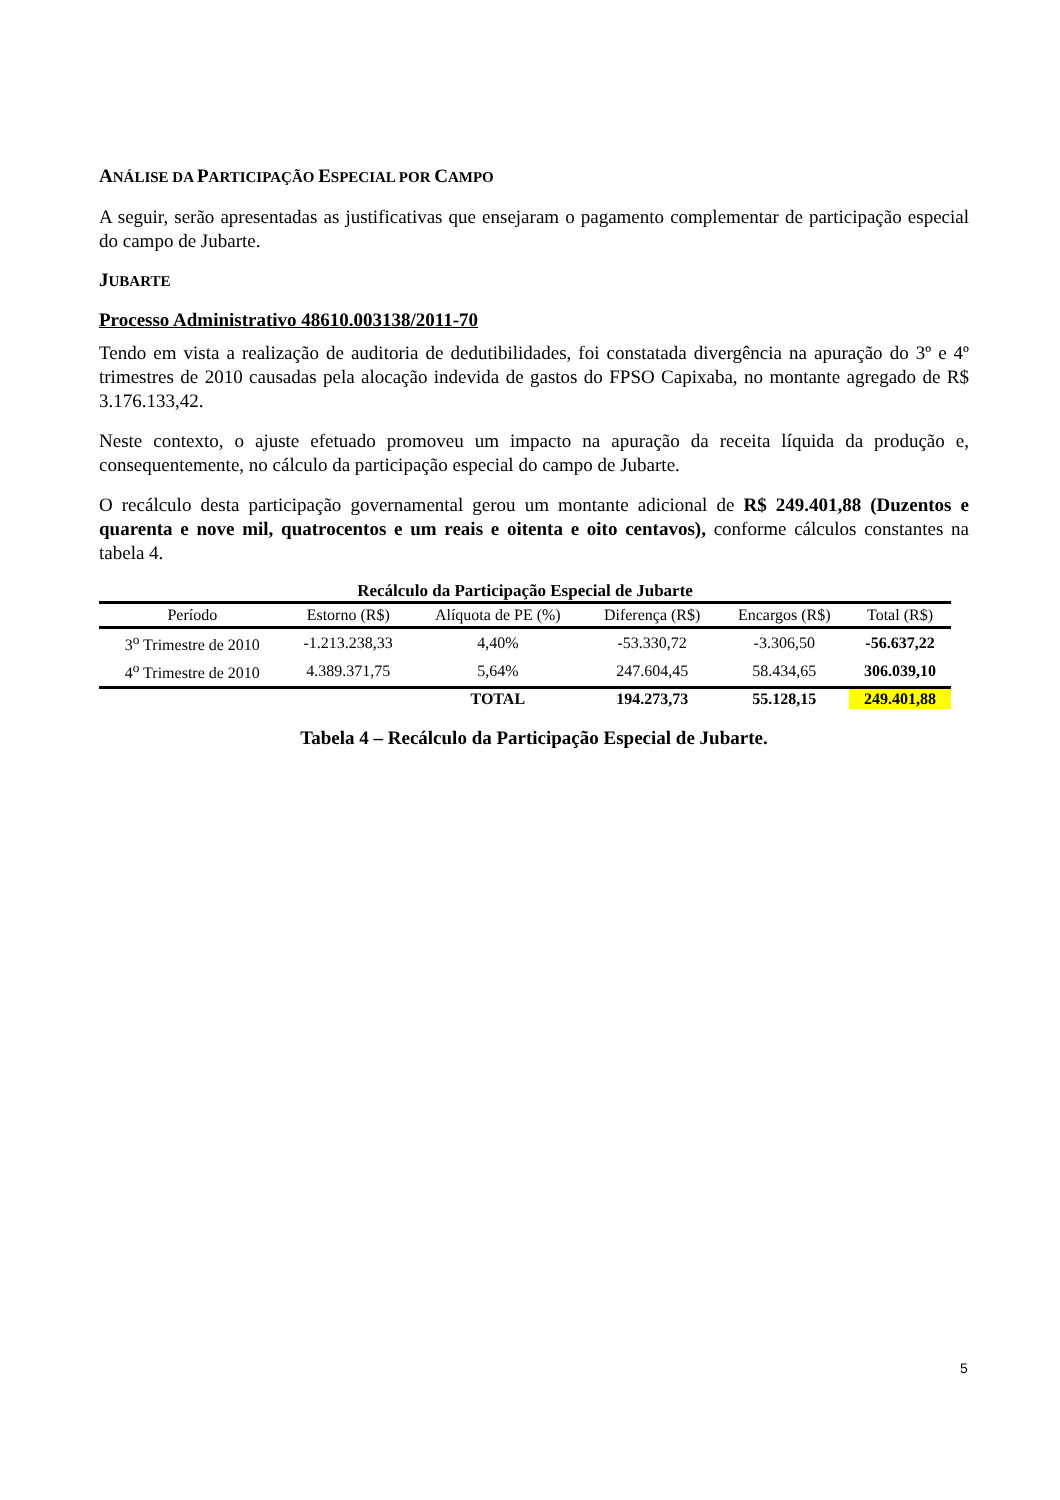ANÁLISE DA PARTICIPAÇÃO ESPECIAL POR CAMPO
A seguir, serão apresentadas as justificativas que ensejaram o pagamento complementar de participação especial do campo de Jubarte.
JUBARTE
Processo Administrativo 48610.003138/2011-70
Tendo em vista a realização de auditoria de dedutibilidades, foi constatada divergência na apuração do 3º e 4º trimestres de 2010 causadas pela alocação indevida de gastos do FPSO Capixaba, no montante agregado de R$ 3.176.133,42.
Neste contexto, o ajuste efetuado promoveu um impacto na apuração da receita líquida da produção e, consequentemente, no cálculo da participação especial do campo de Jubarte.
O recálculo desta participação governamental gerou um montante adicional de R$ 249.401,88 (Duzentos e quarenta e nove mil, quatrocentos e um reais e oitenta e oito centavos), conforme cálculos constantes na tabela 4.
Recálculo da Participação Especial de Jubarte
| Período | Estorno (R$) | Alíquota de PE (%) | Diferença (R$) | Encargos (R$) | Total (R$) |
| --- | --- | --- | --- | --- | --- |
| 3<sup>o</sup> Trimestre de 2010 | -1.213.238,33 | 4,40% | -53.330,72 | -3.306,50 | -56.637,22 |
| 4<sup>o</sup> Trimestre de 2010 | 4.389.371,75 | 5,64% | 247.604,45 | 58.434,65 | 306.039,10 |
| | | TOTAL | 194.273,73 | 55.128,15 | 249.401,88 |
Tabela 4 – Recálculo da Participação Especial de Jubarte.
5